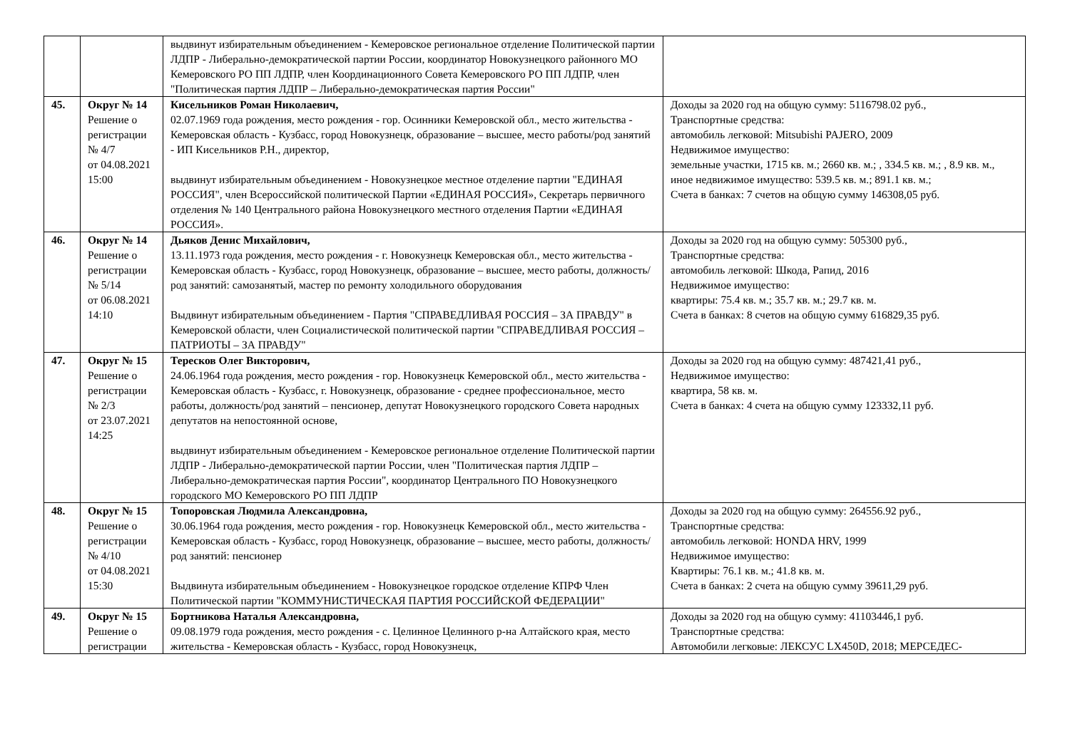| | | выдвинут избирательным объединением - Кемеровское региональное отделение Политической партии ЛДПР - Либерально-демократической партии России, координатор Новокузнецкого районного МО Кемеровского РО ПП ЛДПР, член Координационного Совета Кемеровского РО ПП ЛДПР, член "Политическая партия ЛДПР – Либерально-демократическая партия России" | |
| 45. | Округ № 14 Решение о регистрации № 4/7 от 04.08.2021 15:00 | Кисельников Роман Николаевич, 02.07.1969 года рождения, место рождения - гор. Осинники Кемеровской обл., место жительства - Кемеровская область - Кузбасс, город Новокузнецк, образование – высшее, место работы/род занятий - ИП Кисельников Р.Н., директор, выдвинут избирательным объединением - Новокузнецкое местное отделение партии "ЕДИНАЯ РОССИЯ", член Всероссийской политической Партии «ЕДИНАЯ РОССИЯ», Секретарь первичного отделения № 140 Центрального района Новокузнецкого местного отделения Партии «ЕДИНАЯ РОССИЯ». | Доходы за 2020 год на общую сумму: 5116798.02 руб., Транспортные средства: автомобиль легковой: Mitsubishi PAJERO, 2009 Недвижимое имущество: земельные участки, 1715 кв. м.; 2660 кв. м.; , 334.5 кв. м.; , 8.9 кв. м., иное недвижимое имущество: 539.5 кв. м.; 891.1 кв. м.; Счета в банках: 7 счетов на общую сумму 146308,05 руб. |
| 46. | Округ № 14 Решение о регистрации № 5/14 от 06.08.2021 14:10 | Дьяков Денис Михайлович, 13.11.1973 года рождения, место рождения - г. Новокузнецк Кемеровская обл., место жительства - Кемеровская область - Кузбасс, город Новокузнецк, образование – высшее, место работы, должность/род занятий: самозанятый, мастер по ремонту холодильного оборудования Выдвинут избирательным объединением - Партия "СПРАВЕДЛИВАЯ РОССИЯ – ЗА ПРАВДУ" в Кемеровской области, член Социалистической политической партии "СПРАВЕДЛИВАЯ РОССИЯ – ПАТРИОТЫ – ЗА ПРАВДУ" | Доходы за 2020 год на общую сумму: 505300 руб., Транспортные средства: автомобиль легковой: Шкода, Рапид, 2016 Недвижимое имущество: квартиры: 75.4 кв. м.; 35.7 кв. м.; 29.7 кв. м. Счета в банках: 8 счетов на общую сумму 616829,35 руб. |
| 47. | Округ № 15 Решение о регистрации № 2/3 от 23.07.2021 14:25 | Тересков Олег Викторович, 24.06.1964 года рождения, место рождения - гор. Новокузнецк Кемеровской обл., место жительства - Кемеровская область - Кузбасс, г. Новокузнецк, образование - среднее профессиональное, место работы, должность/род занятий – пенсионер, депутат Новокузнецкого городского Совета народных депутатов на непостоянной основе, выдвинут избирательным объединением - Кемеровское региональное отделение Политической партии ЛДПР - Либерально-демократической партии России, член "Политическая партия ЛДПР – Либерально-демократическая партия России", координатор Центрального ПО Новокузнецкого городского МО Кемеровского РО ПП ЛДПР | Доходы за 2020 год на общую сумму: 487421,41 руб., Недвижимое имущество: квартира, 58 кв. м. Счета в банках: 4 счета на общую сумму 123332,11 руб. |
| 48. | Округ № 15 Решение о регистрации № 4/10 от 04.08.2021 15:30 | Топоровская Людмила Александровна, 30.06.1964 года рождения, место рождения - гор. Новокузнецк Кемеровской обл., место жительства - Кемеровская область - Кузбасс, город Новокузнецк, образование – высшее, место работы, должность/род занятий: пенсионер Выдвинута избирательным объединением - Новокузнецкое городское отделение КПРФ Член Политической партии "КОММУНИСТИЧЕСКАЯ ПАРТИЯ РОССИЙСКОЙ ФЕДЕРАЦИИ" | Доходы за 2020 год на общую сумму: 264556.92 руб., Транспортные средства: автомобиль легковой: HONDA HRV, 1999 Недвижимое имущество: Квартиры: 76.1 кв. м.; 41.8 кв. м. Счета в банках: 2 счета на общую сумму 39611,29 руб. |
| 49. | Округ № 15 Решение о регистрации | Бортникова Наталья Александровна, 09.08.1979 года рождения, место рождения - с. Целинное Целинного р-на Алтайского края, место жительства - Кемеровская область - Кузбасс, город Новокузнецк, | Доходы за 2020 год на общую сумму: 41103446,1 руб. Транспортные средства: Автомобили легковые: ЛЕКСУС LX450D, 2018; МЕРСЕДЕС- |